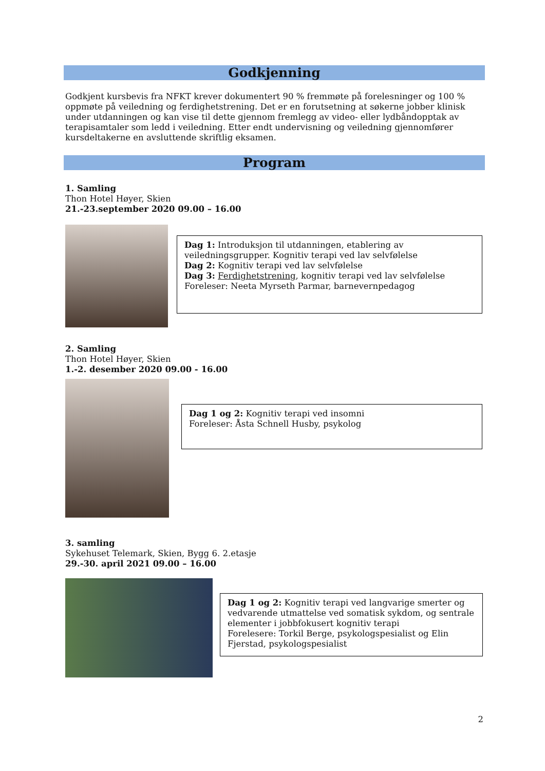Godkjenning
Godkjent kursbevis fra NFKT krever dokumentert 90 % fremmøte på forelesninger og 100 % oppmøte på veiledning og ferdighetstrening. Det er en forutsetning at søkerne jobber klinisk under utdanningen og kan vise til dette gjennom fremlegg av video- eller lydbåndopptak av terapisamtaler som ledd i veiledning. Etter endt undervisning og veiledning gjennomfører kursdeltakerne en avsluttende skriftlig eksamen.
Program
1. Samling
Thon Hotel Høyer, Skien
21.-23.september 2020 09.00 – 16.00
Dag 1: Introduksjon til utdanningen, etablering av veiledningsgrupper. Kognitiv terapi ved lav selvfølelse
Dag 2: Kognitiv terapi ved lav selvfølelse
Dag 3: Ferdighetstrening, kognitiv terapi ved lav selvfølelse
Foreleser: Neeta Myrseth Parmar, barnevernpedagog
2. Samling
Thon Hotel Høyer, Skien
1.-2. desember 2020 09.00 - 16.00
Dag 1 og 2: Kognitiv terapi ved insomni
Foreleser: Åsta Schnell Husby, psykolog
3. samling
Sykehuset Telemark, Skien, Bygg 6. 2.etasje
29.-30. april 2021 09.00 – 16.00
Dag 1 og 2: Kognitiv terapi ved langvarige smerter og vedvarende utmattelse ved somatisk sykdom, og sentrale elementer i jobbfokusert kognitiv terapi
Forelesere: Torkil Berge, psykologspesialist og Elin Fjerstad, psykologspesialist
2